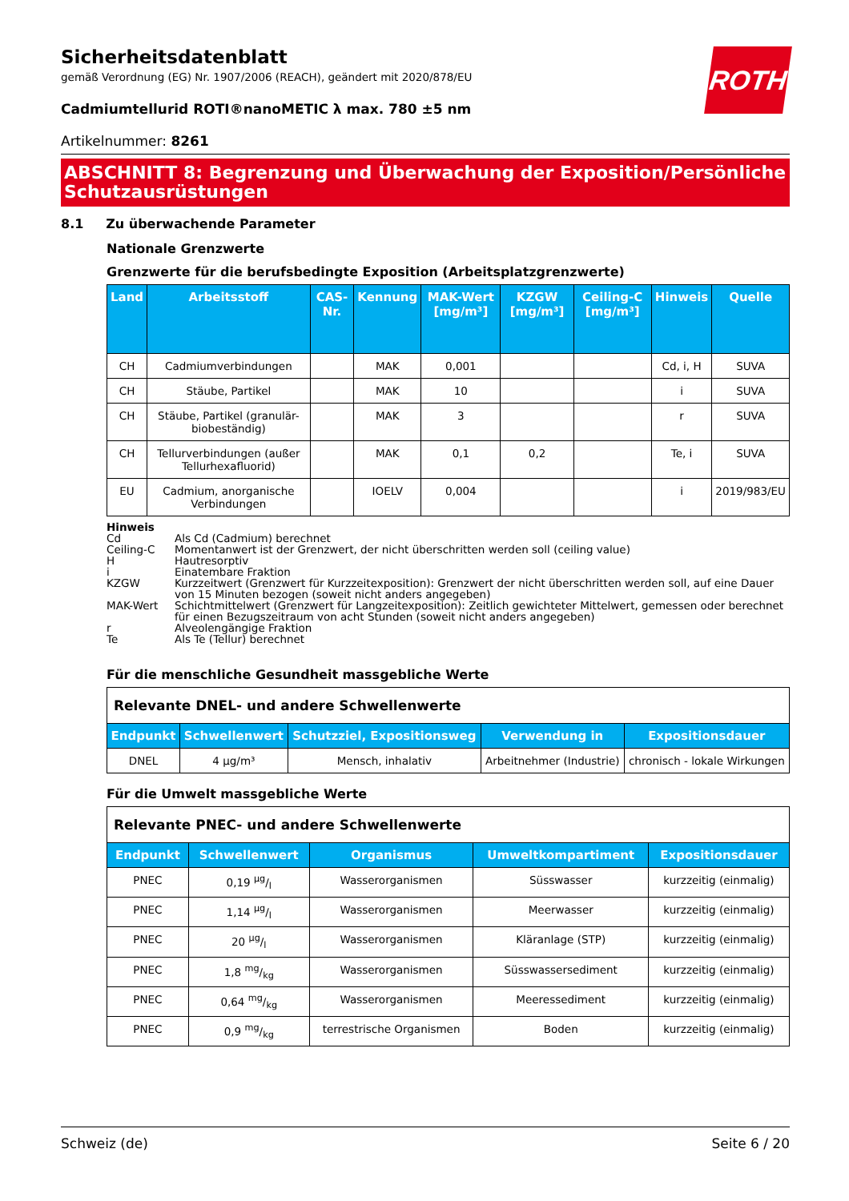ROTH
Sicherheitsdatenblatt
gemäß Verordnung (EG) Nr. 1907/2006 (REACH), geändert mit 2020/878/EU
Cadmiumtellurid ROTI®nanoMETIC λ max. 780 ±5 nm
Artikelnummer: 8261
ABSCHNITT 8: Begrenzung und Überwachung der Exposition/Persönliche Schutzausrüstungen
8.1 Zu überwachende Parameter
Nationale Grenzwerte
Grenzwerte für die berufsbedingte Exposition (Arbeitsplatzgrenzwerte)
| Land | Arbeitsstoff | CAS-Nr. | Kennung | MAK-Wert [mg/m³] | KZGW [mg/m³] | Ceiling-C [mg/m³] | Hinweis | Quelle |
| --- | --- | --- | --- | --- | --- | --- | --- | --- |
| CH | Cadmiumverbindungen | | MAK | 0,001 | | | Cd, i, H | SUVA |
| CH | Stäube, Partikel | | MAK | 10 | | | i | SUVA |
| CH | Stäube, Partikel (granulär-biobeständig) | | MAK | 3 | | | r | SUVA |
| CH | Tellurverbindungen (außer Tellurhexafluorid) | | MAK | 0,1 | 0,2 | | Te, i | SUVA |
| EU | Cadmium, anorganische Verbindungen | | IOELV | 0,004 | | | i | 2019/983/EU |
Hinweis
Cd Als Cd (Cadmium) berechnet
Ceiling-C Momentanwert ist der Grenzwert, der nicht überschritten werden soll (ceiling value)
H Hautresorptiv
i Einatembare Fraktion
KZGW Kurzzeitwert (Grenzwert für Kurzzeitexposition): Grenzwert der nicht überschritten werden soll, auf eine Dauer von 15 Minuten bezogen (soweit nicht anders angegeben)
MAK-Wert Schichtmittelwert (Grenzwert für Langzeitexposition): Zeitlich gewichteter Mittelwert, gemessen oder berechnet für einen Bezugszeitraum von acht Stunden (soweit nicht anders angegeben)
r Alveolengängige Fraktion
Te Als Te (Tellur) berechnet
Für die menschliche Gesundheit massgebliche Werte
| Relevante DNEL- und andere Schwellenwerte | | | | |
| Endpunkt | Schwellenwert | Schutzziel, Expositionsweg | Verwendung in | Expositionsdauer |
| DNEL | 4 µg/m³ | Mensch, inhalativ | Arbeitnehmer (Industrie) | chronisch - lokale Wirkungen |
Für die Umwelt massgebliche Werte
| Relevante PNEC- und andere Schwellenwerte | | | | |
| Endpunkt | Schwellenwert | Organismus | Umweltkompartiment | Expositionsdauer |
| PNEC | 0,19 µg/l | Wasserorganismen | Süsswasser | kurzzeitig (einmalig) |
| PNEC | 1,14 µg/l | Wasserorganismen | Meerwasser | kurzzeitig (einmalig) |
| PNEC | 20 µg/l | Wasserorganismen | Kläranlage (STP) | kurzzeitig (einmalig) |
| PNEC | 1,8 mg/kg | Wasserorganismen | Süsswassersediment | kurzzeitig (einmalig) |
| PNEC | 0,64 mg/kg | Wasserorganismen | Meeressediment | kurzzeitig (einmalig) |
| PNEC | 0,9 mg/kg | terrestrische Organismen | Boden | kurzzeitig (einmalig) |
Schweiz (de) Seite 6 / 20